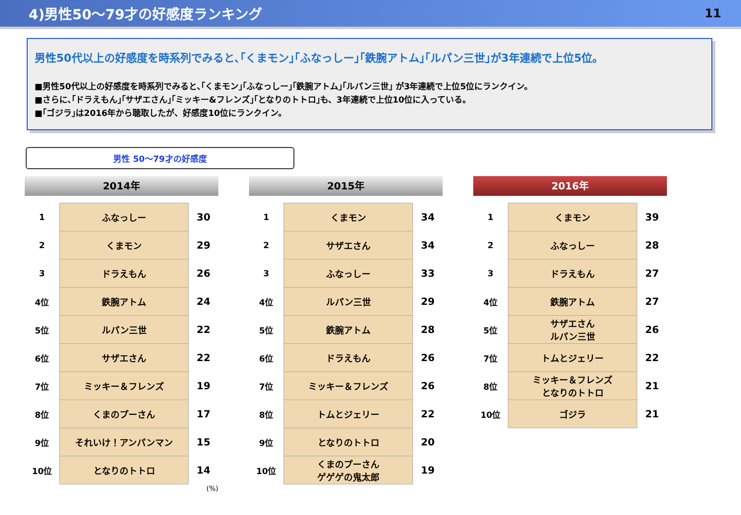4)男性50～79才の好感度ランキング 11
男性50代以上の好感度を時系列でみると､｢くまモン｣｢ふなっしー｣｢鉄腕アトム｣｢ルパン三世｣が3年連続で上位5位。
■男性50代以上の好感度を時系列でみると､｢くまモン｣｢ふなっしー｣｢鉄腕アトム｣｢ルパン三世｣ が3年連続で上位5位にランクイン。
■さらに､｢ドラえもん｣｢サザエさん｣｢ミッキー&フレンズ｣｢となりのトトロ｣も、3年連続で上位10位に入っている。
■｢ゴジラ｣は2016年から聴取したが、好感度10位にランクイン。
男性 50～79才の好感度
2014年
| 1 | ふなっしー | 30 |
| 2 | くまモン | 29 |
| 3 | ドラえもん | 26 |
| 4位 | 鉄腕アトム | 24 |
| 5位 | ルパン三世 | 22 |
| 6位 | サザエさん | 22 |
| 7位 | ミッキー＆フレンズ | 19 |
| 8位 | くまのプーさん | 17 |
| 9位 | それいけ！アンパンマン | 15 |
| 10位 | となりのトトロ | 14 |
(%)
2015年
| 1 | くまモン | 34 |
| 2 | サザエさん | 34 |
| 3 | ふなっしー | 33 |
| 4位 | ルパン三世 | 29 |
| 5位 | 鉄腕アトム | 28 |
| 6位 | ドラえもん | 26 |
| 7位 | ミッキー＆フレンズ | 26 |
| 8位 | トムとジェリー | 22 |
| 9位 | となりのトトロ | 20 |
| 10位 | くまのプーさん ゲゲゲの鬼太郎 | 19 |
2016年
| 1 | くまモン | 39 |
| 2 | ふなっしー | 28 |
| 3 | ドラえもん | 27 |
| 4位 | 鉄腕アトム | 27 |
| 5位 | サザエさん ルパン三世 | 26 |
| 7位 | トムとジェリー | 22 |
| 8位 | ミッキー＆フレンズ となりのトトロ | 21 |
| 10位 | ゴジラ | 21 |